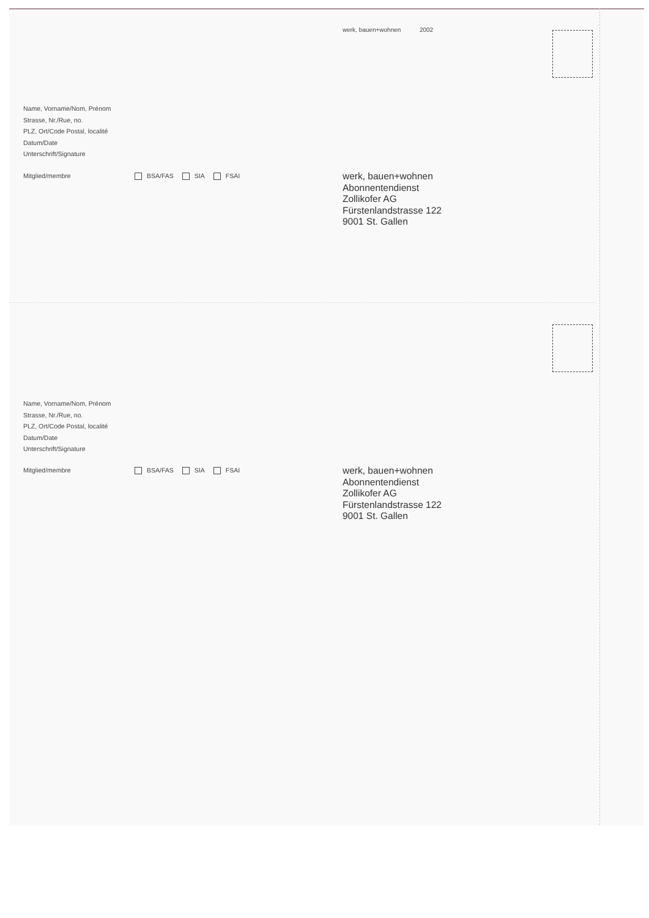werk, bauen+wohnen 2002
Name, Vorname/Nom, Prénom
Strasse, Nr./Rue, no.
PLZ, Ort/Code Postal, localité
Datum/Date
Unterschrift/Signature
Mitglied/membre BSA/FAS SIA FSAI
werk, bauen+wohnen
Abonnentendienst
Zollikofer AG
Fürstenlandstrasse 122
9001 St. Gallen
Name, Vorname/Nom, Prénom
Strasse, Nr./Rue, no.
PLZ, Ort/Code Postal, localité
Datum/Date
Unterschrift/Signature
Mitglied/membre BSA/FAS SIA FSAI
werk, bauen+wohnen
Abonnentendienst
Zollikofer AG
Fürstenlandstrasse 122
9001 St. Gallen